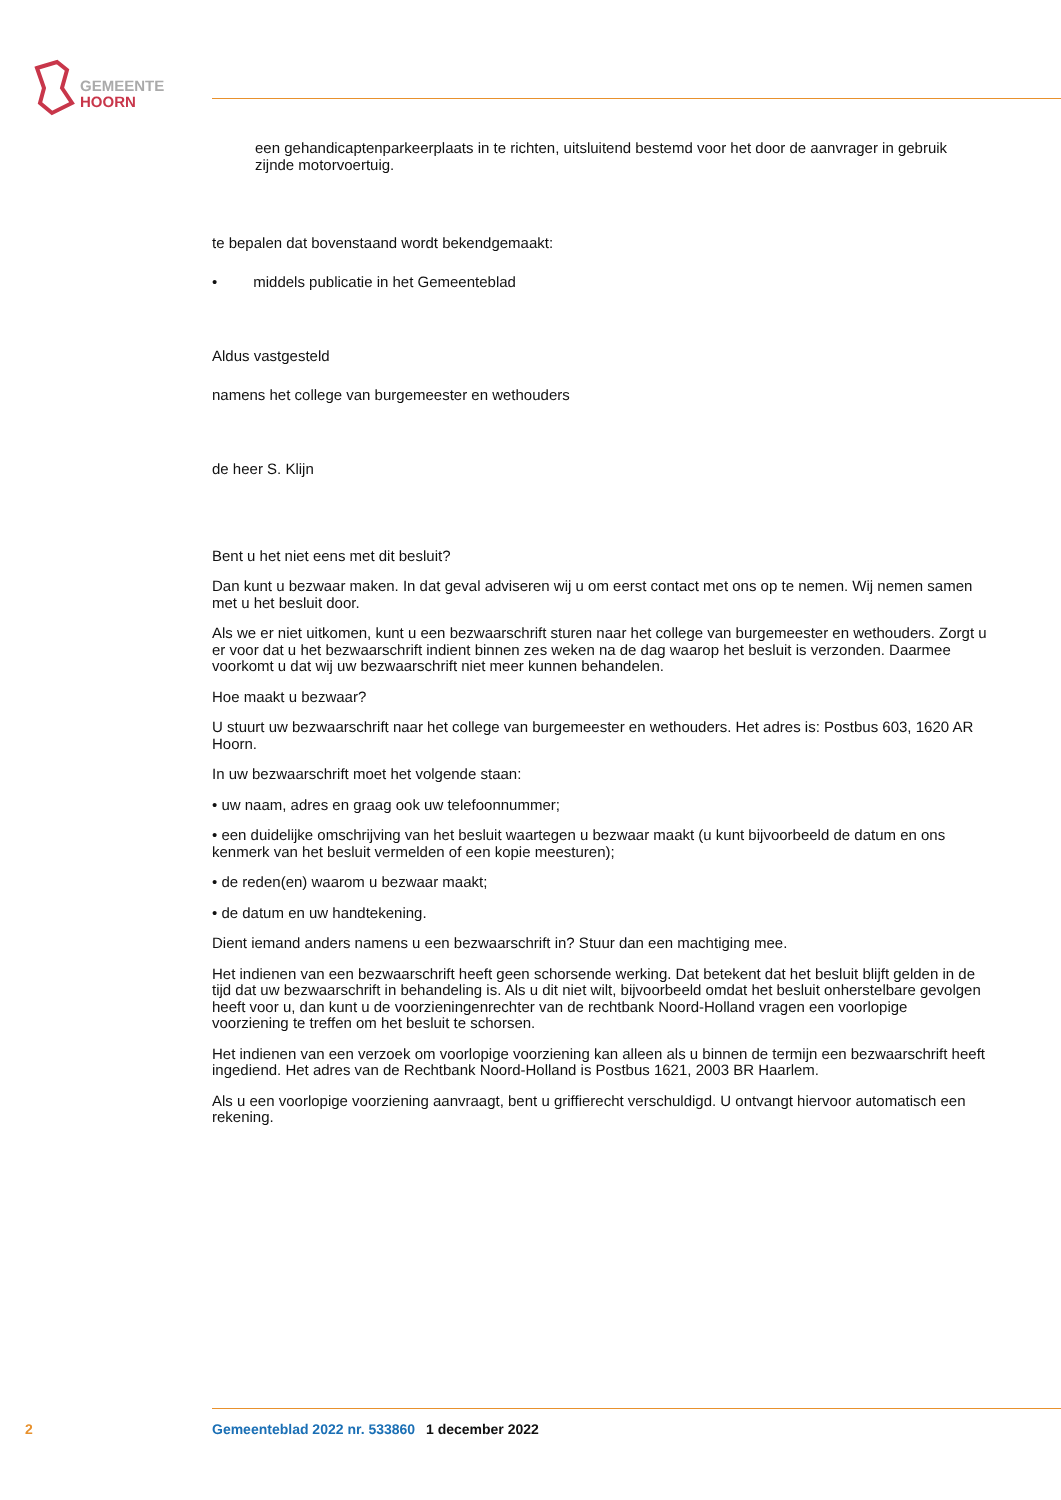GEMEENTE
HOORN
een gehandicaptenparkeerplaats in te richten, uitsluitend bestemd voor het door de aanvrager in gebruik zijnde motorvoertuig.
te bepalen dat bovenstaand wordt bekendgemaakt:
• middels publicatie in het Gemeenteblad
Aldus vastgesteld
namens het college van burgemeester en wethouders
de heer S. Klijn
Bent u het niet eens met dit besluit?
Dan kunt u bezwaar maken. In dat geval adviseren wij u om eerst contact met ons op te nemen. Wij nemen samen met u het besluit door.
Als we er niet uitkomen, kunt u een bezwaarschrift sturen naar het college van burgemeester en wethouders. Zorgt u er voor dat u het bezwaarschrift indient binnen zes weken na de dag waarop het besluit is verzonden. Daarmee voorkomt u dat wij uw bezwaarschrift niet meer kunnen behandelen.
Hoe maakt u bezwaar?
U stuurt uw bezwaarschrift naar het college van burgemeester en wethouders. Het adres is: Postbus 603, 1620 AR Hoorn.
In uw bezwaarschrift moet het volgende staan:
• uw naam, adres en graag ook uw telefoonnummer;
• een duidelijke omschrijving van het besluit waartegen u bezwaar maakt (u kunt bijvoorbeeld de datum en ons kenmerk van het besluit vermelden of een kopie meesturen);
• de reden(en) waarom u bezwaar maakt;
• de datum en uw handtekening.
Dient iemand anders namens u een bezwaarschrift in? Stuur dan een machtiging mee.
Het indienen van een bezwaarschrift heeft geen schorsende werking. Dat betekent dat het besluit blijft gelden in de tijd dat uw bezwaarschrift in behandeling is. Als u dit niet wilt, bijvoorbeeld omdat het besluit onherstelbare gevolgen heeft voor u, dan kunt u de voorzieningenrechter van de rechtbank Noord-Holland vragen een voorlopige voorziening te treffen om het besluit te schorsen.
Het indienen van een verzoek om voorlopige voorziening kan alleen als u binnen de termijn een bezwaarschrift heeft ingediend. Het adres van de Rechtbank Noord-Holland is Postbus 1621, 2003 BR Haarlem.
Als u een voorlopige voorziening aanvraagt, bent u griffierecht verschuldigd. U ontvangt hiervoor automatisch een rekening.
2 Gemeenteblad 2022 nr. 533860 1 december 2022